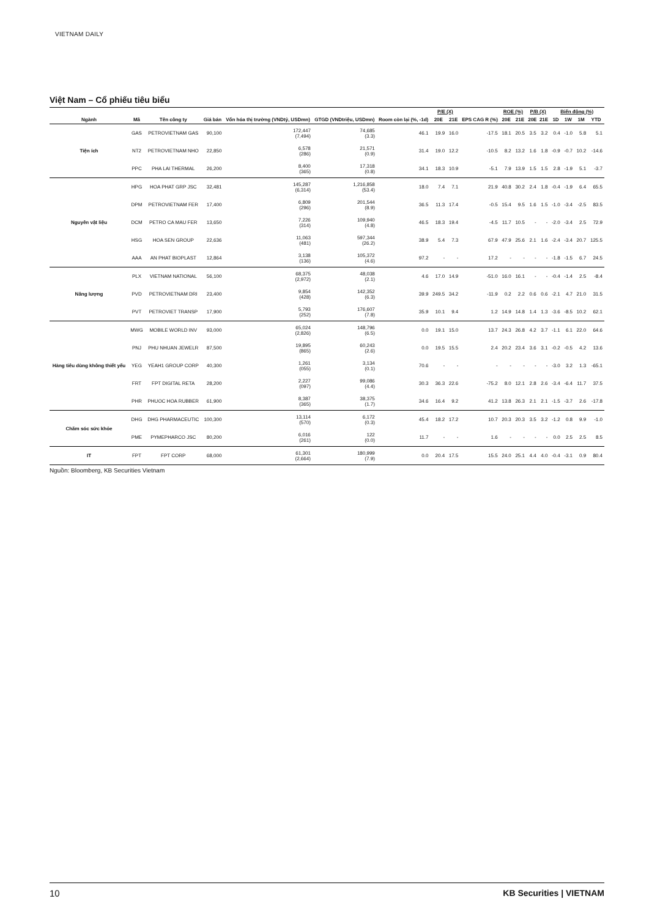VIETNAM DAILY
Việt Nam – Cổ phiếu tiêu biểu
| Ngành | Mã | Tên công ty | Giá bán | Vốn hóa thị trường (VNDtỷ, USDmn) | GTGD (VNDtriệu, USDmn) | Room còn lại (%, -1d) | P/E (X) | | EPS CAG R (%) | ROE (%) | | P/B (X) | | Biến động (%) | | | |
| --- | --- | --- | --- | --- | --- | --- | --- | --- | --- | --- | --- | --- | --- | --- | --- | --- | --- |
| | | | | | | | 20E | 21E | | 20E | 21E | 20E | 21E | 1D | 1W | 1M | YTD |
| Tiện ích | GAS | PETROVIETNAM GAS | 90,100 | 172,447 (7,494) | 74,685 (3.3) | 46.1 | 19.9 | 16.0 | -17.5 | 18.1 | 20.5 | 3.5 | 3.2 | 0.4 | -1.0 | 5.8 | 5.1 |
| | NT2 | PETROVIETNAM NHO | 22,850 | 6,578 (286) | 21,571 (0.9) | 31.4 | 19.0 | 12.2 | -10.5 | 8.2 | 13.2 | 1.6 | 1.8 | -0.9 | -0.7 | 10.2 | -14.6 |
| | PPC | PHA LAI THERMAL | 26,200 | 8,400 (365) | 17,318 (0.8) | 34.1 | 18.3 | 10.9 | -5.1 | 7.9 | 13.9 | 1.5 | 1.5 | 2.8 | -1.9 | 5.1 | -3.7 |
| Nguyên vật liệu | HPG | HOA PHAT GRP JSC | 32,481 | 145,287 (6,314) | 1,216,858 (53.4) | 18.0 | 7.4 | 7.1 | 21.9 | 40.8 | 30.2 | 2.4 | 1.8 | -0.4 | -1.9 | 6.4 | 65.5 |
| | DPM | PETROVIETNAM FER | 17,400 | 6,809 (296) | 201,544 (8.9) | 36.5 | 11.3 | 17.4 | -0.5 | 15.4 | 9.5 | 1.6 | 1.5 | -1.0 | -3.4 | -2.5 | 83.5 |
| | DCM | PETRO CA MAU FER | 13,650 | 7,226 (314) | 109,940 (4.8) | 46.5 | 18.3 | 19.4 | -4.5 | 11.7 | 10.5 | - | - | -2.0 | -3.4 | 2.5 | 72.9 |
| | HSG | HOA SEN GROUP | 22,636 | 11,063 (481) | 597,344 (26.2) | 38.9 | 5.4 | 7.3 | 67.9 | 47.9 | 25.6 | 2.1 | 1.6 | -2.4 | -3.4 | 20.7 | 125.5 |
| | AAA | AN PHAT BIOPLAST | 12,864 | 3,138 (136) | 105,372 (4.6) | 97.2 | - | - | 17.2 | - | - | - | - | -1.8 | -1.5 | 6.7 | 24.5 |
| Năng lượng | PLX | VIETNAM NATIONAL | 56,100 | 68,375 (2,972) | 48,038 (2.1) | 4.6 | 17.0 | 14.9 | -51.0 | 16.0 | 16.1 | - | - | -0.4 | -1.4 | 2.5 | -8.4 |
| | PVD | PETROVIETNAM DRI | 23,400 | 9,854 (428) | 142,352 (6.3) | 39.9 | 249.5 | 34.2 | -11.9 | 0.2 | 2.2 | 0.6 | 0.6 | -2.1 | 4.7 | 21.0 | 31.5 |
| | PVT | PETROVIET TRANSP | 17,900 | 5,793 (252) | 176,607 (7.8) | 35.9 | 10.1 | 9.4 | 1.2 | 14.9 | 14.8 | 1.4 | 1.3 | -3.6 | -8.5 | 10.2 | 62.1 |
| Hàng tiêu dùng không thiết yếu | MWG | MOBILE WORLD INV | 93,000 | 65,024 (2,826) | 148,796 (6.5) | 0.0 | 19.1 | 15.0 | 13.7 | 24.3 | 26.8 | 4.2 | 3.7 | -1.1 | 6.1 | 22.0 | 64.6 |
| | PNJ | PHU NHUAN JEWELR | 87,500 | 19,895 (865) | 60,243 (2.6) | 0.0 | 19.5 | 15.5 | 2.4 | 20.2 | 23.4 | 3.6 | 3.1 | -0.2 | -0.5 | 4.2 | 13.6 |
| | YEG | YEAH1 GROUP CORP | 40,300 | 1,261 (055) | 3,134 (0.1) | 70.6 | - | - | - | - | - | - | - | -3.0 | 3.2 | 1.3 | -65.1 |
| | FRT | FPT DIGITAL RETA | 28,200 | 2,227 (097) | 99,086 (4.4) | 30.3 | 36.3 | 22.6 | -75.2 | 8.0 | 12.1 | 2.8 | 2.6 | -3.4 | -6.4 | 11.7 | 37.5 |
| | PHR | PHUOC HOA RUBBER | 61,900 | 8,387 (365) | 38,375 (1.7) | 34.6 | 16.4 | 9.2 | 41.2 | 13.8 | 26.3 | 2.1 | 2.1 | -1.5 | -3.7 | 2.6 | -17.8 |
| Chăm sóc sức khỏe | DHG | DHG PHARMACEUTIC | 100,300 | 13,114 (570) | 6,172 (0.3) | 45.4 | 18.2 | 17.2 | 10.7 | 20.3 | 20.3 | 3.5 | 3.2 | -1.2 | 0.8 | 9.9 | -1.0 |
| | PME | PYMEPHARCO JSC | 80,200 | 6,016 (261) | 122 (0.0) | 11.7 | - | - | 1.6 | - | - | - | - | 0.0 | 2.5 | 2.5 | 8.5 |
| IT | FPT | FPT CORP | 68,000 | 61,301 (2,664) | 180,999 (7.9) | 0.0 | 20.4 | 17.5 | 15.5 | 24.0 | 25.1 | 4.4 | 4.0 | -0.4 | -3.1 | 0.9 | 80.4 |
Nguồn: Bloomberg, KB Securities Vietnam
10 KB Securities | VIETNAM